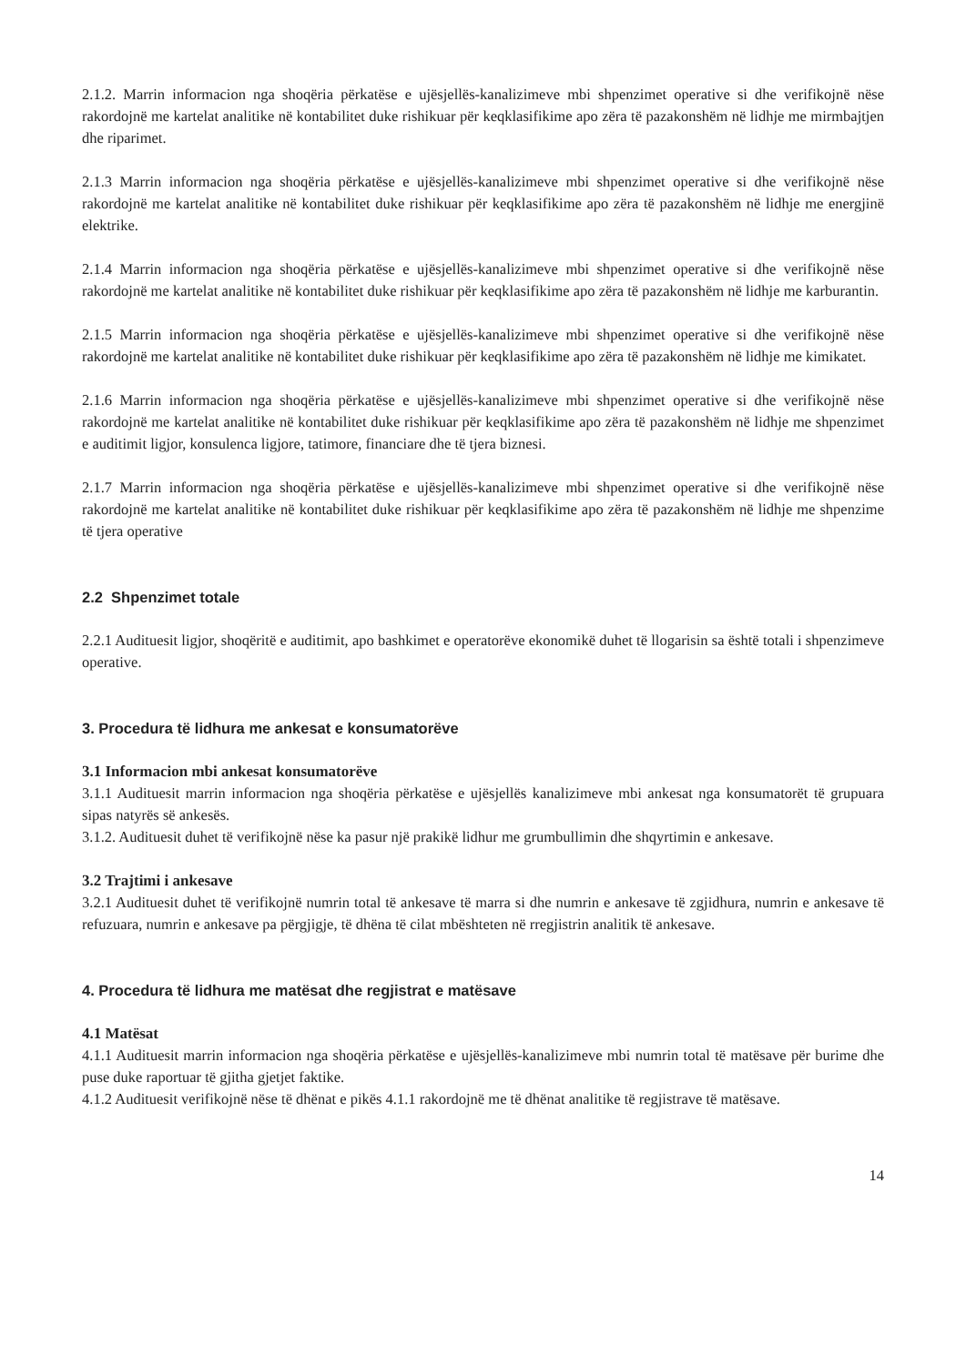2.1.2. Marrin informacion nga shoqëria përkatëse e ujësjellës-kanalizimeve mbi shpenzimet operative si dhe verifikojnë nëse rakordojnë me kartelat analitike në kontabilitet duke rishikuar për keqklasifikime apo zëra të pazakonshëm në lidhje me mirmbajtjen dhe riparimet.
2.1.3 Marrin informacion nga shoqëria përkatëse e ujësjellës-kanalizimeve mbi shpenzimet operative si dhe verifikojnë nëse rakordojnë me kartelat analitike në kontabilitet duke rishikuar për keqklasifikime apo zëra të pazakonshëm në lidhje me energjinë elektrike.
2.1.4 Marrin informacion nga shoqëria përkatëse e ujësjellës-kanalizimeve mbi shpenzimet operative si dhe verifikojnë nëse rakordojnë me kartelat analitike në kontabilitet duke rishikuar për keqklasifikime apo zëra të pazakonshëm në lidhje me karburantin.
2.1.5 Marrin informacion nga shoqëria përkatëse e ujësjellës-kanalizimeve mbi shpenzimet operative si dhe verifikojnë nëse rakordojnë me kartelat analitike në kontabilitet duke rishikuar për keqklasifikime apo zëra të pazakonshëm në lidhje me kimikatet.
2.1.6 Marrin informacion nga shoqëria përkatëse e ujësjellës-kanalizimeve mbi shpenzimet operative si dhe verifikojnë nëse rakordojnë me kartelat analitike në kontabilitet duke rishikuar për keqklasifikime apo zëra të pazakonshëm në lidhje me shpenzimet e auditimit ligjor, konsulenca ligjore, tatimore, financiare dhe të tjera biznesi.
2.1.7 Marrin informacion nga shoqëria përkatëse e ujësjellës-kanalizimeve mbi shpenzimet operative si dhe verifikojnë nëse rakordojnë me kartelat analitike në kontabilitet duke rishikuar për keqklasifikime apo zëra të pazakonshëm në lidhje me shpenzime të tjera operative
2.2 Shpenzimet totale
2.2.1 Audituesit ligjor, shoqëritë e auditimit, apo bashkimet e operatorëve ekonomikë duhet të llogarisin sa është totali i shpenzimeve operative.
3. Procedura të lidhura me ankesat e konsumatorëve
3.1 Informacion mbi ankesat konsumatorëve
3.1.1 Audituesit marrin informacion nga shoqëria përkatëse e ujësjellës kanalizimeve mbi ankesat nga konsumatorët të grupuara sipas natyrës së ankesës.
3.1.2. Audituesit duhet të verifikojnë nëse ka pasur një prakikë lidhur me grumbullimin dhe shqyrtimin e ankesave.
3.2 Trajtimi i ankesave
3.2.1 Audituesit duhet të verifikojnë numrin total të ankesave të marra si dhe numrin e ankesave të zgjidhura, numrin e ankesave të refuzuara, numrin e ankesave pa përgjigje, të dhëna të cilat mbështeten në rregjistrin analitik të ankesave.
4. Procedura të lidhura me matësat dhe regjistrat e matësave
4.1 Matësat
4.1.1 Audituesit marrin informacion nga shoqëria përkatëse e ujësjellës-kanalizimeve mbi numrin total të matësave për burime dhe puse duke raportuar të gjitha gjetjet faktike.
4.1.2 Audituesit verifikojnë nëse të dhënat e pikës 4.1.1 rakordojnë me të dhënat analitike të regjistrave të matësave.
14